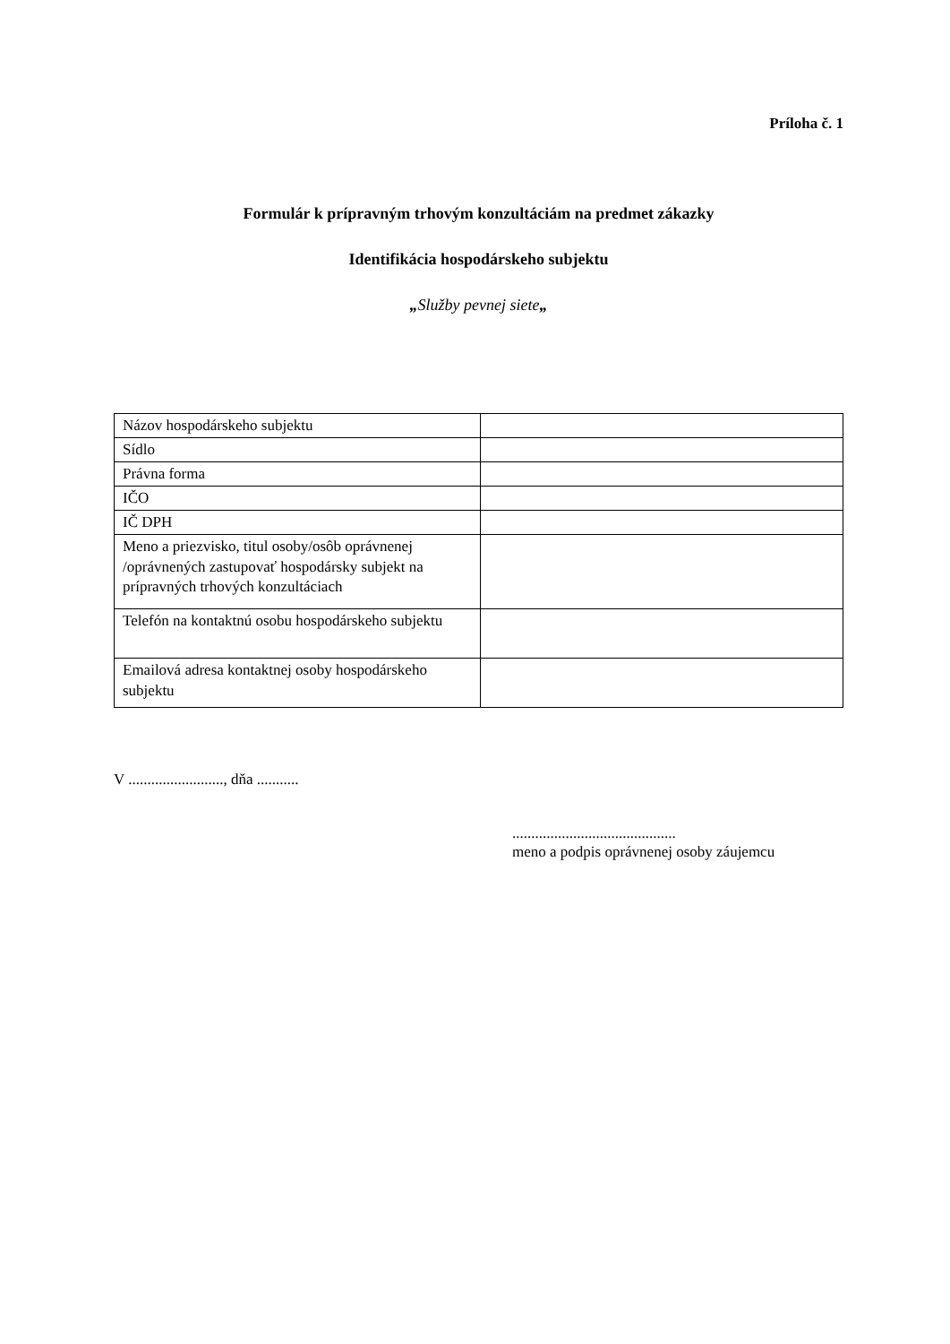Príloha č. 1
Formulár k prípravným trhovým konzultáciám na predmet zákazky
Identifikácia hospodárskeho subjektu
„Služby pevnej siete„
| Názov hospodárskeho subjektu | |
| Sídlo | |
| Právna forma | |
| IČO | |
| IČ DPH | |
| Meno a priezvisko, titul osoby/osôb oprávnenej /oprávnených zastupovať hospodársky subjekt na prípravných trhových konzultáciach | |
| Telefón na kontaktnú osobu hospodárskeho subjektu | |
| Emailová adresa kontaktnej osoby hospodárskeho subjektu | |
V ........................., dňa ...........
...........................................
meno a podpis oprávnenej osoby záujemcu